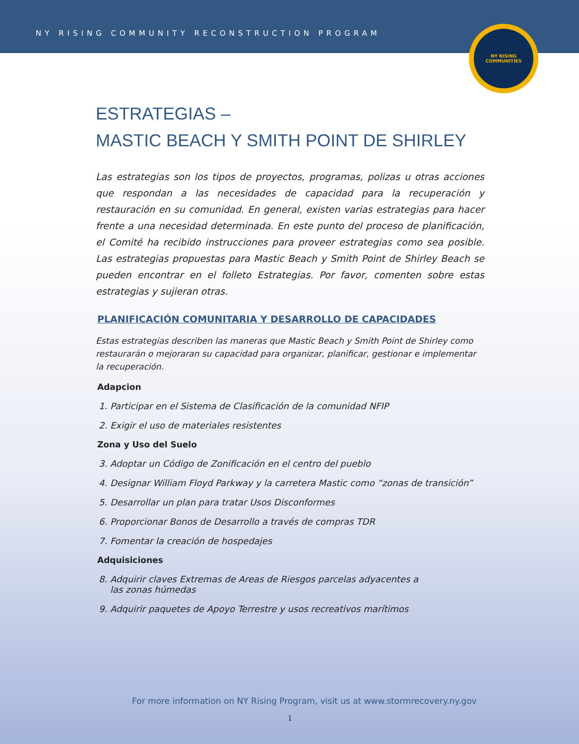NY RISING COMMUNITY RECONSTRUCTION PROGRAM
NY RISING
COMMUNITIES
ESTRATEGIAS –
MASTIC BEACH Y SMITH POINT DE SHIRLEY
Las estrategias son los tipos de proyectos, programas, polizas u otras acciones que respondan a las necesidades de capacidad para la recuperación y restauración en su comunidad. En general, existen varias estrategias para hacer frente a una necesidad determinada. En este punto del proceso de planificación, el Comité ha recibido instrucciones para proveer estrategias como sea posible. Las estrategias propuestas para Mastic Beach y Smith Point de Shirley Beach se pueden encontrar en el folleto Estrategias. Por favor, comenten sobre estas estrategias y sujieran otras.
PLANIFICACIÓN COMUNITARIA Y DESARROLLO DE CAPACIDADES
Estas estrategias describen las maneras que Mastic Beach y Smith Point de Shirley como restaurarán o mejoraran su capacidad para organizar, planificar, gestionar e implementar la recuperación.
Adapcion
1. Participar en el Sistema de Clasificación de la comunidad NFIP
2. Exigir el uso de materiales resistentes
Zona y Uso del Suelo
3. Adoptar un Código de Zonificación en el centro del pueblo
4. Designar William Floyd Parkway y la carretera Mastic como “zonas de transición”
5. Desarrollar un plan para tratar Usos Disconformes
6. Proporcionar Bonos de Desarrollo a través de compras TDR
7. Fomentar la creación de hospedajes
Adquisiciones
8. Adquirir claves Extremas de Areas de Riesgos parcelas adyacentes a
las zonas húmedas
9. Adquirir paquetes de Apoyo Terrestre y usos recreativos marítimos
For more information on NY Rising Program, visit us at www.stormrecovery.ny.gov
1